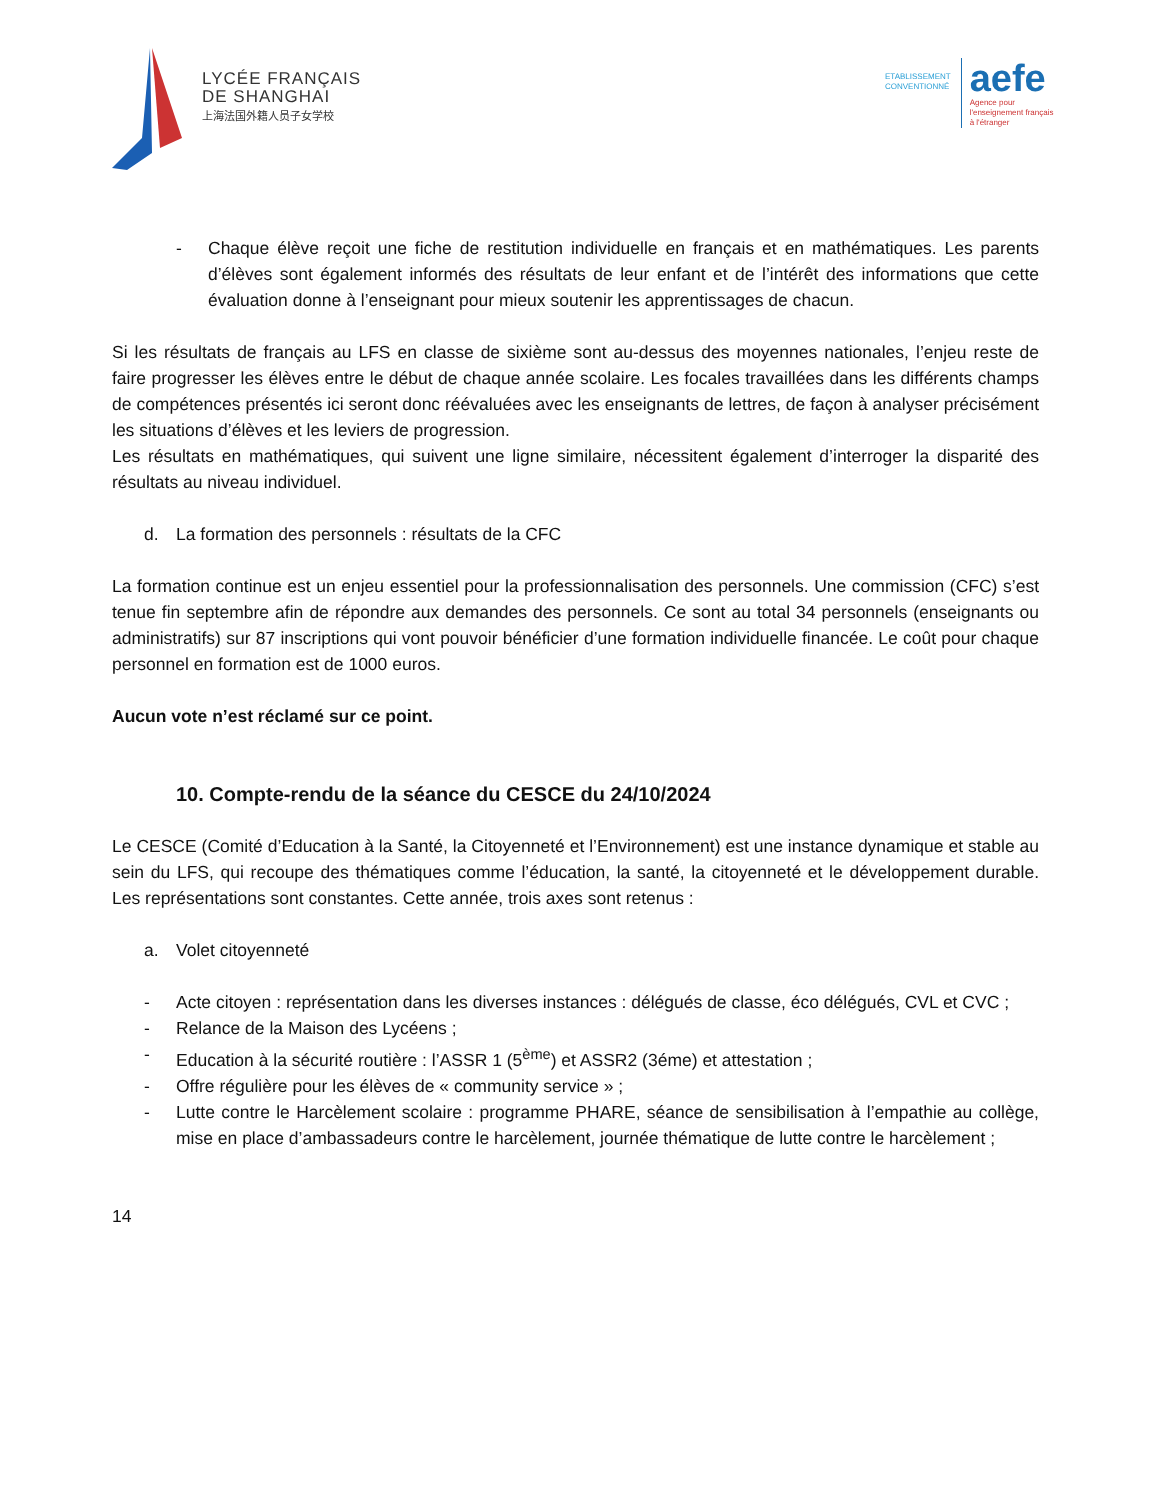LYCÉE FRANÇAIS
DE SHANGHAI
上海法国外籍人员子女学校
ETABLISSEMENT
CONVENTIONNÉ
aefe
Agence pour
l'enseignement français
à l'étranger
- Chaque élève reçoit une fiche de restitution individuelle en français et en mathématiques. Les parents d’élèves sont également informés des résultats de leur enfant et de l’intérêt des informations que cette évaluation donne à l’enseignant pour mieux soutenir les apprentissages de chacun.
Si les résultats de français au LFS en classe de sixième sont au-dessus des moyennes nationales, l’enjeu reste de faire progresser les élèves entre le début de chaque année scolaire. Les focales travaillées dans les différents champs de compétences présentés ici seront donc réévaluées avec les enseignants de lettres, de façon à analyser précisément les situations d’élèves et les leviers de progression.
Les résultats en mathématiques, qui suivent une ligne similaire, nécessitent également d’interroger la disparité des résultats au niveau individuel.
d. La formation des personnels : résultats de la CFC
La formation continue est un enjeu essentiel pour la professionnalisation des personnels. Une commission (CFC) s’est tenue fin septembre afin de répondre aux demandes des personnels. Ce sont au total 34 personnels (enseignants ou administratifs) sur 87 inscriptions qui vont pouvoir bénéficier d’une formation individuelle financée. Le coût pour chaque personnel en formation est de 1000 euros.
Aucun vote n’est réclamé sur ce point.
10. Compte-rendu de la séance du CESCE du 24/10/2024
Le CESCE (Comité d’Education à la Santé, la Citoyenneté et l’Environnement) est une instance dynamique et stable au sein du LFS, qui recoupe des thématiques comme l’éducation, la santé, la citoyenneté et le développement durable. Les représentations sont constantes. Cette année, trois axes sont retenus :
a. Volet citoyenneté
- Acte citoyen : représentation dans les diverses instances : délégués de classe, éco délégués, CVL et CVC ;
- Relance de la Maison des Lycéens ;
- Education à la sécurité routière : l’ASSR 1 (5<sup>ème</sup>) et ASSR2 (3éme) et attestation ;
- Offre régulière pour les élèves de « community service » ;
- Lutte contre le Harcèlement scolaire : programme PHARE, séance de sensibilisation à l’empathie au collège, mise en place d’ambassadeurs contre le harcèlement, journée thématique de lutte contre le harcèlement ;
14